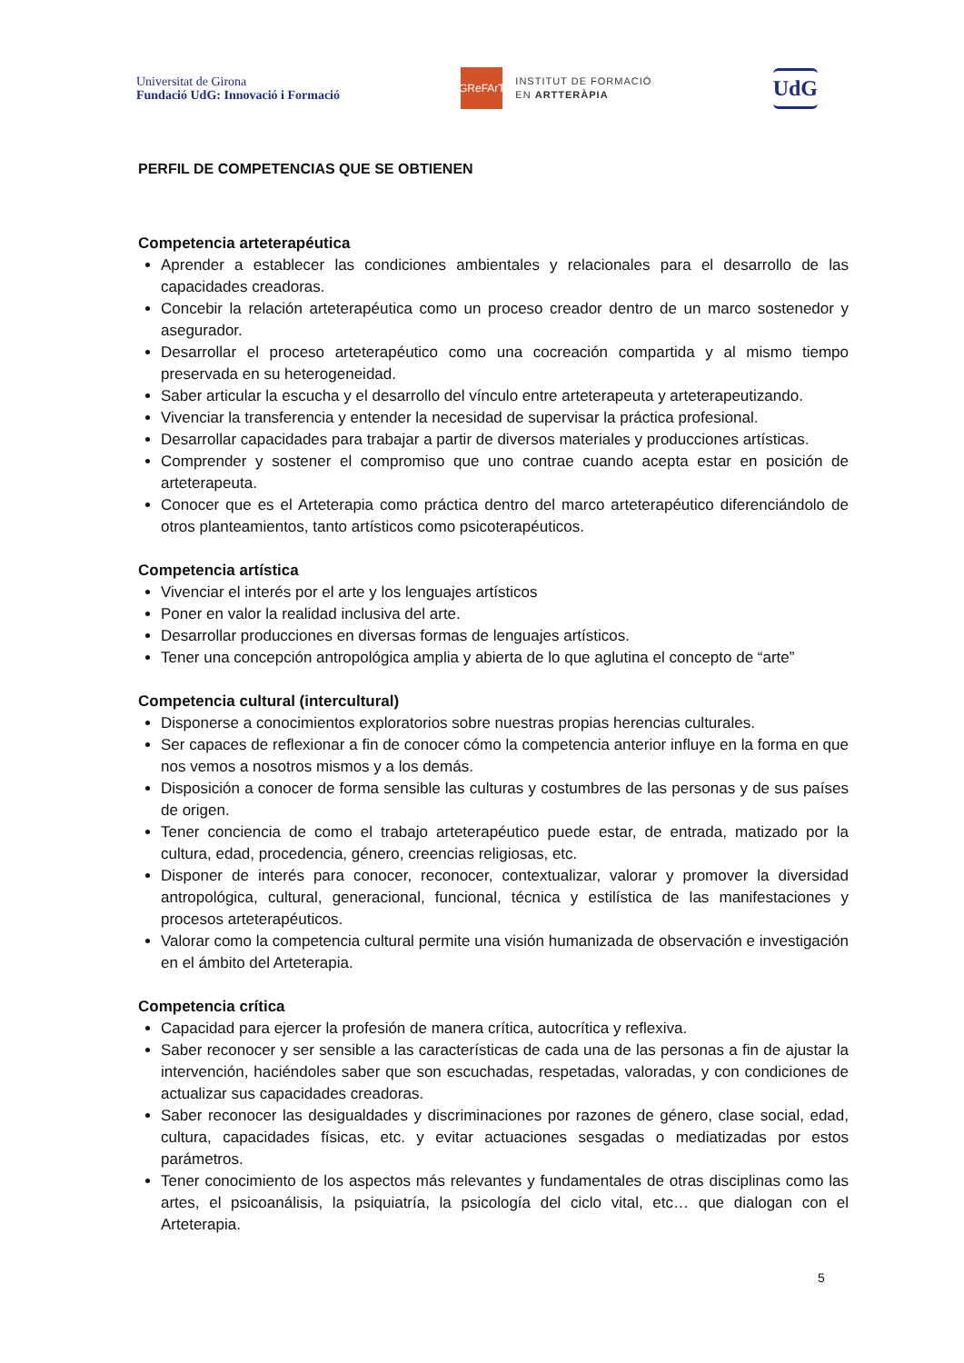Universitat de Girona
Fundació UdG: Innovació i Formació
GReFArT
INSTITUT DE FORMACIÓ
EN ARTTERÀPIA
UdG
PERFIL DE COMPETENCIAS QUE SE OBTIENEN
Competencia arteterapéutica
Aprender a establecer las condiciones ambientales y relacionales para el desarrollo de las capacidades creadoras.
Concebir la relación arteterapéutica como un proceso creador dentro de un marco sostenedor y asegurador.
Desarrollar el proceso arteterapéutico como una cocreación compartida y al mismo tiempo preservada en su heterogeneidad.
Saber articular la escucha y el desarrollo del vínculo entre arteterapeuta y arteterapeutizando.
Vivenciar la transferencia y entender la necesidad de supervisar la práctica profesional.
Desarrollar capacidades para trabajar a partir de diversos materiales y producciones artísticas.
Comprender y sostener el compromiso que uno contrae cuando acepta estar en posición de arteterapeuta.
Conocer que es el Arteterapia como práctica dentro del marco arteterapéutico diferenciándolo de otros planteamientos, tanto artísticos como psicoterapéuticos.
Competencia artística
Vivenciar el interés por el arte y los lenguajes artísticos
Poner en valor la realidad inclusiva del arte.
Desarrollar producciones en diversas formas de lenguajes artísticos.
Tener una concepción antropológica amplia y abierta de lo que aglutina el concepto de “arte”
Competencia cultural (intercultural)
Disponerse a conocimientos exploratorios sobre nuestras propias herencias culturales.
Ser capaces de reflexionar a fin de conocer cómo la competencia anterior influye en la forma en que nos vemos a nosotros mismos y a los demás.
Disposición a conocer de forma sensible las culturas y costumbres de las personas y de sus países de origen.
Tener conciencia de como el trabajo arteterapéutico puede estar, de entrada, matizado por la cultura, edad, procedencia, género, creencias religiosas, etc.
Disponer de interés para conocer, reconocer, contextualizar, valorar y promover la diversidad antropológica, cultural, generacional, funcional, técnica y estilística de las manifestaciones y procesos arteterapéuticos.
Valorar como la competencia cultural permite una visión humanizada de observación e investigación en el ámbito del Arteterapia.
Competencia crítica
Capacidad para ejercer la profesión de manera crítica, autocrítica y reflexiva.
Saber reconocer y ser sensible a las características de cada una de las personas a fin de ajustar la intervención, haciéndoles saber que son escuchadas, respetadas, valoradas, y con condiciones de actualizar sus capacidades creadoras.
Saber reconocer las desigualdades y discriminaciones por razones de género, clase social, edad, cultura, capacidades físicas, etc. y evitar actuaciones sesgadas o mediatizadas por estos parámetros.
Tener conocimiento de los aspectos más relevantes y fundamentales de otras disciplinas como las artes, el psicoanálisis, la psiquiatría, la psicología del ciclo vital, etc… que dialogan con el Arteterapia.
5